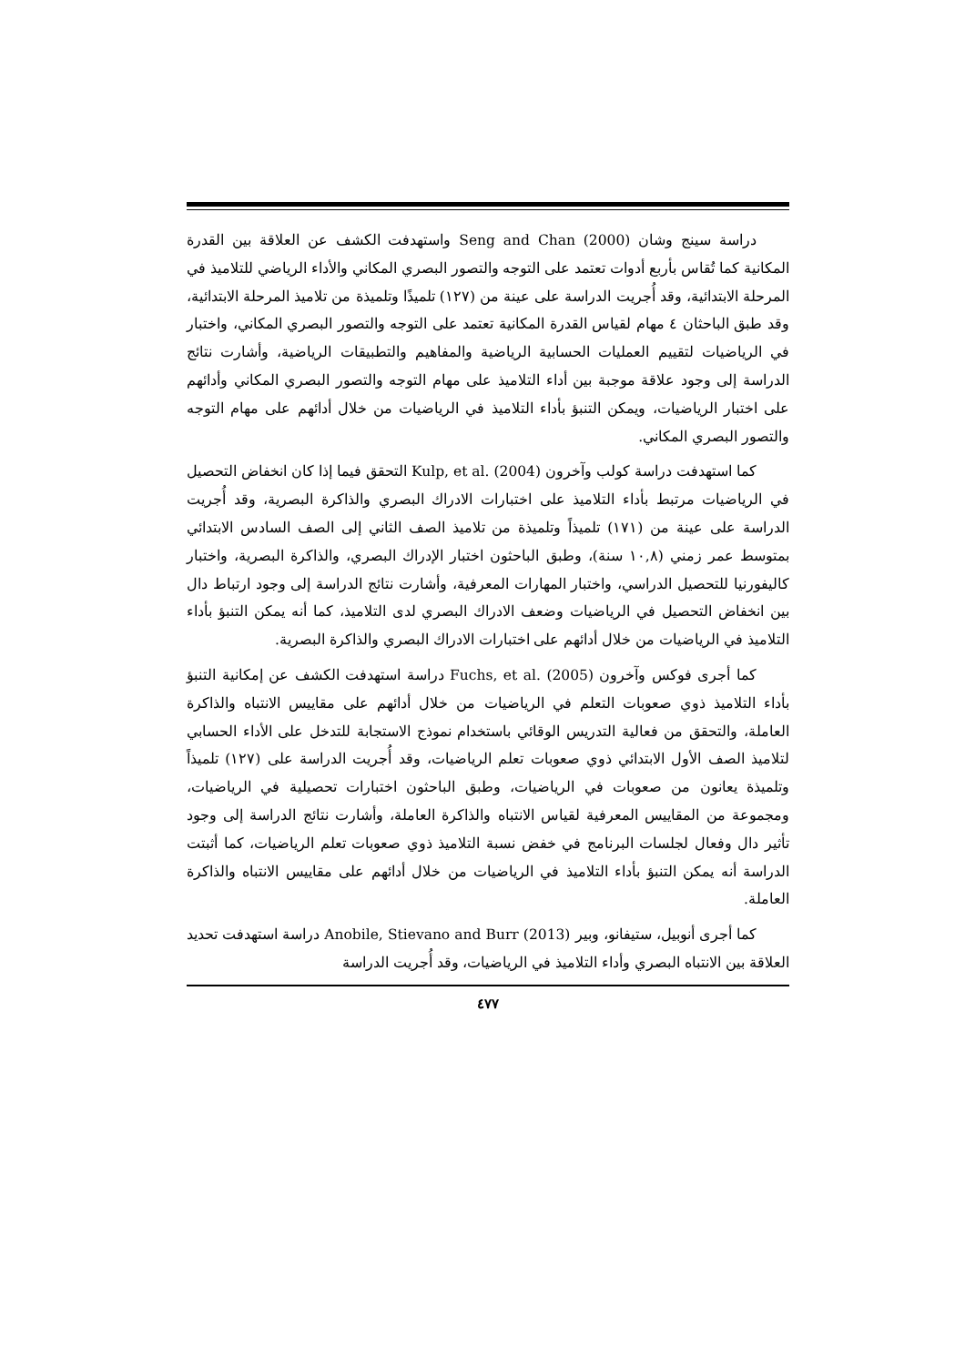دراسة سينج وشان Seng and Chan (2000) واستهدفت الكشف عن العلاقة بين القدرة المكانية كما تُقاس بأربع أدوات تعتمد على التوجه والتصور البصري المكاني والأداء الرياضي للتلاميذ في المرحلة الابتدائية، وقد أُجريت الدراسة على عينة من (١٢٧) تلميذًا وتلميذة من تلاميذ المرحلة الابتدائية، وقد طبق الباحثان ٤ مهام لقياس القدرة المكانية تعتمد على التوجه والتصور البصري المكاني، واختبار في الرياضيات لتقييم العمليات الحسابية الرياضية والمفاهيم والتطبيقات الرياضية، وأشارت نتائج الدراسة إلى وجود علاقة موجبة بين أداء التلاميذ على مهام التوجه والتصور البصري المكاني وأدائهم على اختبار الرياضيات، ويمكن التنبؤ بأداء التلاميذ في الرياضيات من خلال أدائهم على مهام التوجه والتصور البصري المكاني.
كما استهدفت دراسة كولب وآخرون Kulp, et al. (2004) التحقق فيما إذا كان انخفاض التحصيل في الرياضيات مرتبط بأداء التلاميذ على اختبارات الادراك البصري والذاكرة البصرية، وقد أُجريت الدراسة على عينة من (١٧١) تلميذاً وتلميذة من تلاميذ الصف الثاني إلى الصف السادس الابتدائي بمتوسط عمر زمني (١٠,٨ سنة)، وطبق الباحثون اختبار الإدراك البصري، والذاكرة البصرية، واختبار كاليفورنيا للتحصيل الدراسي، واختبار المهارات المعرفية، وأشارت نتائج الدراسة إلى وجود ارتباط دال بين انخفاض التحصيل في الرياضيات وضعف الادراك البصري لدى التلاميذ، كما أنه يمكن التنبؤ بأداء التلاميذ في الرياضيات من خلال أدائهم على اختبارات الادراك البصري والذاكرة البصرية.
كما أجرى فوكس وآخرون Fuchs, et al. (2005) دراسة استهدفت الكشف عن إمكانية التنبؤ بأداء التلاميذ ذوي صعوبات التعلم في الرياضيات من خلال أدائهم على مقاييس الانتباه والذاكرة العاملة، والتحقق من فعالية التدريس الوقائي باستخدام نموذج الاستجابة للتدخل على الأداء الحسابي لتلاميذ الصف الأول الابتدائي ذوي صعوبات تعلم الرياضيات، وقد أُجريت الدراسة على (١٢٧) تلميذاً وتلميذة يعانون من صعوبات في الرياضيات، وطبق الباحثون اختبارات تحصيلية في الرياضيات، ومجموعة من المقاييس المعرفية لقياس الانتباه والذاكرة العاملة، وأشارت نتائج الدراسة إلى وجود تأثير دال وفعال لجلسات البرنامج في خفض نسبة التلاميذ ذوي صعوبات تعلم الرياضيات، كما أثبتت الدراسة أنه يمكن التنبؤ بأداء التلاميذ في الرياضيات من خلال أدائهم على مقاييس الانتباه والذاكرة العاملة.
كما أجرى أنوبيل، ستيفانو، وبير Anobile, Stievano and Burr (2013) دراسة استهدفت تحديد العلاقة بين الانتباه البصري وأداء التلاميذ في الرياضيات، وقد أُجريت الدراسة
٤٧٧